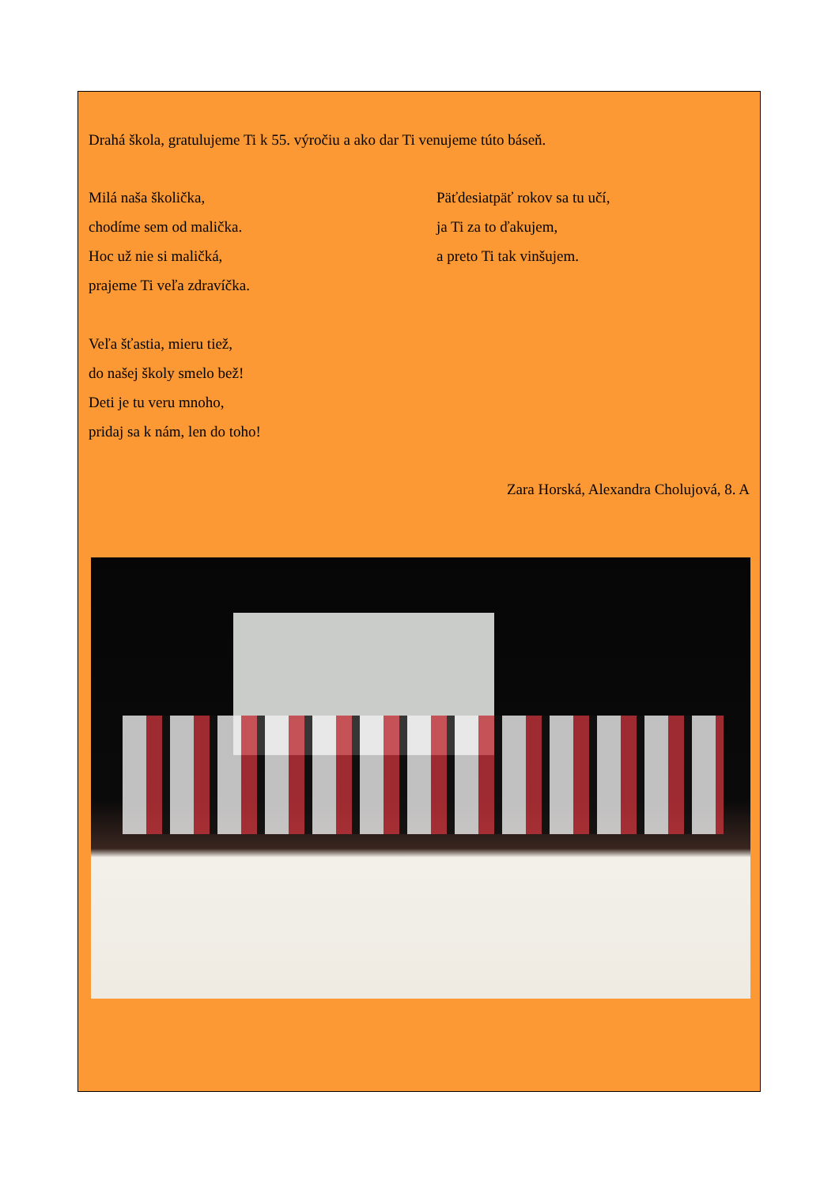Drahá škola, gratulujeme Ti k 55. výročiu a ako dar Ti venujeme túto báseň.
Milá naša školička,
chodíme sem od malička.
Hoc už nie si maličká,
prajeme Ti veľa zdravíčka.
Veľa šťastia, mieru tiež,
do našej školy smelo bež!
Deti je tu veru mnoho,
pridaj sa k nám, len do toho!
Päťdesiatpäť rokov sa tu učí,
ja Ti za to ďakujem,
a preto Ti tak vinšujem.
Zara Horská, Alexandra Cholujová, 8. A